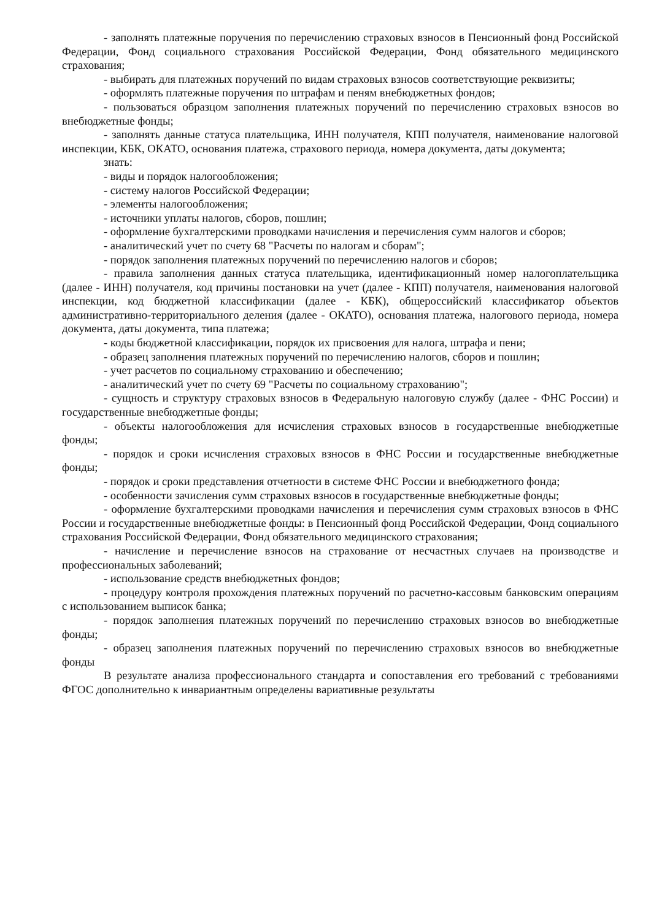- заполнять платежные поручения по перечислению страховых взносов в Пенсионный фонд Российской Федерации, Фонд социального страхования Российской Федерации, Фонд обязательного медицинского страхования;
- выбирать для платежных поручений по видам страховых взносов соответствующие реквизиты;
- оформлять платежные поручения по штрафам и пеням внебюджетных фондов;
- пользоваться образцом заполнения платежных поручений по перечислению страховых взносов во внебюджетные фонды;
- заполнять данные статуса плательщика, ИНН получателя, КПП получателя, наименование налоговой инспекции, КБК, ОКАТО, основания платежа, страхового периода, номера документа, даты документа;
знать:
- виды и порядок налогообложения;
- систему налогов Российской Федерации;
- элементы налогообложения;
- источники уплаты налогов, сборов, пошлин;
- оформление бухгалтерскими проводками начисления и перечисления сумм налогов и сборов;
- аналитический учет по счету 68 "Расчеты по налогам и сборам";
- порядок заполнения платежных поручений по перечислению налогов и сборов;
- правила заполнения данных статуса плательщика, идентификационный номер налогоплательщика (далее - ИНН) получателя, код причины постановки на учет (далее - КПП) получателя, наименования налоговой инспекции, код бюджетной классификации (далее - КБК), общероссийский классификатор объектов административно-территориального деления (далее - ОКАТО), основания платежа, налогового периода, номера документа, даты документа, типа платежа;
- коды бюджетной классификации, порядок их присвоения для налога, штрафа и пени;
- образец заполнения платежных поручений по перечислению налогов, сборов и пошлин;
- учет расчетов по социальному страхованию и обеспечению;
- аналитический учет по счету 69 "Расчеты по социальному страхованию";
- сущность и структуру страховых взносов в Федеральную налоговую службу (далее - ФНС России) и государственные внебюджетные фонды;
- объекты налогообложения для исчисления страховых взносов в государственные внебюджетные фонды;
- порядок и сроки исчисления страховых взносов в ФНС России и государственные внебюджетные фонды;
- порядок и сроки представления отчетности в системе ФНС России и внебюджетного фонда;
- особенности зачисления сумм страховых взносов в государственные внебюджетные фонды;
- оформление бухгалтерскими проводками начисления и перечисления сумм страховых взносов в ФНС России и государственные внебюджетные фонды: в Пенсионный фонд Российской Федерации, Фонд социального страхования Российской Федерации, Фонд обязательного медицинского страхования;
- начисление и перечисление взносов на страхование от несчастных случаев на производстве и профессиональных заболеваний;
- использование средств внебюджетных фондов;
- процедуру контроля прохождения платежных поручений по расчетно-кассовым банковским операциям с использованием выписок банка;
- порядок заполнения платежных поручений по перечислению страховых взносов во внебюджетные фонды;
- образец заполнения платежных поручений по перечислению страховых взносов во внебюджетные фонды
В результате анализа профессионального стандарта и сопоставления его требований с требованиями ФГОС дополнительно к инвариантным определены вариативные результаты